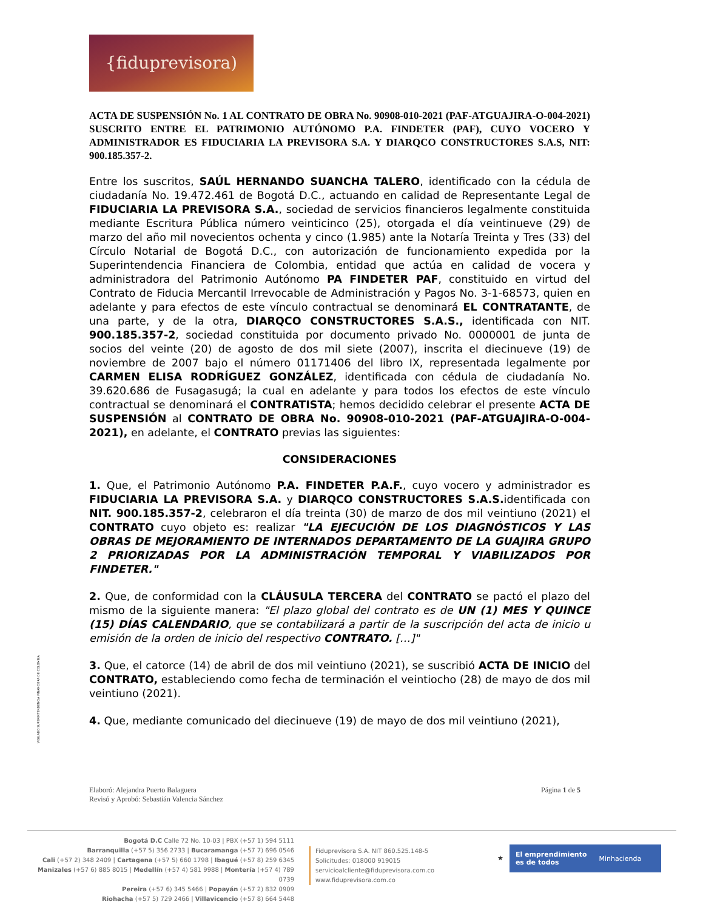{fiduprevisora)
VIGILADO SUPERINTENDENCIA FINANCIERA DE COLOMBIA
ACTA DE SUSPENSIÓN No. 1 AL CONTRATO DE OBRA No. 90908-010-2021 (PAF-ATGUAJIRA-O-004-2021) SUSCRITO ENTRE EL PATRIMONIO AUTÓNOMO P.A. FINDETER (PAF), CUYO VOCERO Y ADMINISTRADOR ES FIDUCIARIA LA PREVISORA S.A. Y DIARQCO CONSTRUCTORES S.A.S, NIT: 900.185.357-2.
Entre los suscritos, SAÚL HERNANDO SUANCHA TALERO, identificado con la cédula de ciudadanía No. 19.472.461 de Bogotá D.C., actuando en calidad de Representante Legal de FIDUCIARIA LA PREVISORA S.A., sociedad de servicios financieros legalmente constituida mediante Escritura Pública número veinticinco (25), otorgada el día veintinueve (29) de marzo del año mil novecientos ochenta y cinco (1.985) ante la Notaría Treinta y Tres (33) del Círculo Notarial de Bogotá D.C., con autorización de funcionamiento expedida por la Superintendencia Financiera de Colombia, entidad que actúa en calidad de vocera y administradora del Patrimonio Autónomo PA FINDETER PAF, constituido en virtud del Contrato de Fiducia Mercantil Irrevocable de Administración y Pagos No. 3-1-68573, quien en adelante y para efectos de este vínculo contractual se denominará EL CONTRATANTE, de una parte, y de la otra, DIARQCO CONSTRUCTORES S.A.S., identificada con NIT. 900.185.357-2, sociedad constituida por documento privado No. 0000001 de junta de socios del veinte (20) de agosto de dos mil siete (2007), inscrita el diecinueve (19) de noviembre de 2007 bajo el número 01171406 del libro IX, representada legalmente por CARMEN ELISA RODRÍGUEZ GONZÁLEZ, identificada con cédula de ciudadanía No. 39.620.686 de Fusagasugá; la cual en adelante y para todos los efectos de este vínculo contractual se denominará el CONTRATISTA; hemos decidido celebrar el presente ACTA DE SUSPENSIÓN al CONTRATO DE OBRA No. 90908-010-2021 (PAF-ATGUAJIRA-O-004-2021), en adelante, el CONTRATO previas las siguientes:
CONSIDERACIONES
1. Que, el Patrimonio Autónomo P.A. FINDETER P.A.F., cuyo vocero y administrador es FIDUCIARIA LA PREVISORA S.A. y DIARQCO CONSTRUCTORES S.A.S. identificada con NIT. 900.185.357-2, celebraron el día treinta (30) de marzo de dos mil veintiuno (2021) el CONTRATO cuyo objeto es: realizar "LA EJECUCIÓN DE LOS DIAGNÓSTICOS Y LAS OBRAS DE MEJORAMIENTO DE INTERNADOS DEPARTAMENTO DE LA GUAJIRA GRUPO 2 PRIORIZADAS POR LA ADMINISTRACIÓN TEMPORAL Y VIABILIZADOS POR FINDETER."
2. Que, de conformidad con la CLÁUSULA TERCERA del CONTRATO se pactó el plazo del mismo de la siguiente manera: "El plazo global del contrato es de UN (1) MES Y QUINCE (15) DÍAS CALENDARIO, que se contabilizará a partir de la suscripción del acta de inicio u emisión de la orden de inicio del respectivo CONTRATO. […]"
3. Que, el catorce (14) de abril de dos mil veintiuno (2021), se suscribió ACTA DE INICIO del CONTRATO, estableciendo como fecha de terminación el veintiocho (28) de mayo de dos mil veintiuno (2021).
4. Que, mediante comunicado del diecinueve (19) de mayo de dos mil veintiuno (2021),
Página 1 de 5 Elaboró: Alejandra Puerto Balaguera
Revisó y Aprobó: Sebastián Valencia Sánchez
Bogotá D.C Calle 72 No. 10-03 | PBX (+57 1) 594 5111
Barranquilla (+57 5) 356 2733 | Bucaramanga (+57 7) 696 0546
Cali (+57 2) 348 2409 | Cartagena (+57 5) 660 1798 | Ibagué (+57 8) 259 6345
Manizales (+57 6) 885 8015 | Medellín (+57 4) 581 9988 | Montería (+57 4) 789 0739
Pereira (+57 6) 345 5466 | Popayán (+57 2) 832 0909
Riohacha (+57 5) 729 2466 | Villavicencio (+57 8) 664 5448
Fiduprevisora S.A. NIT 860.525.148-5
Solicitudes: 018000 919015
servicioalcliente@fiduprevisora.com.co
www.fiduprevisora.com.co
★ El emprendimiento
es de todos Minhacienda